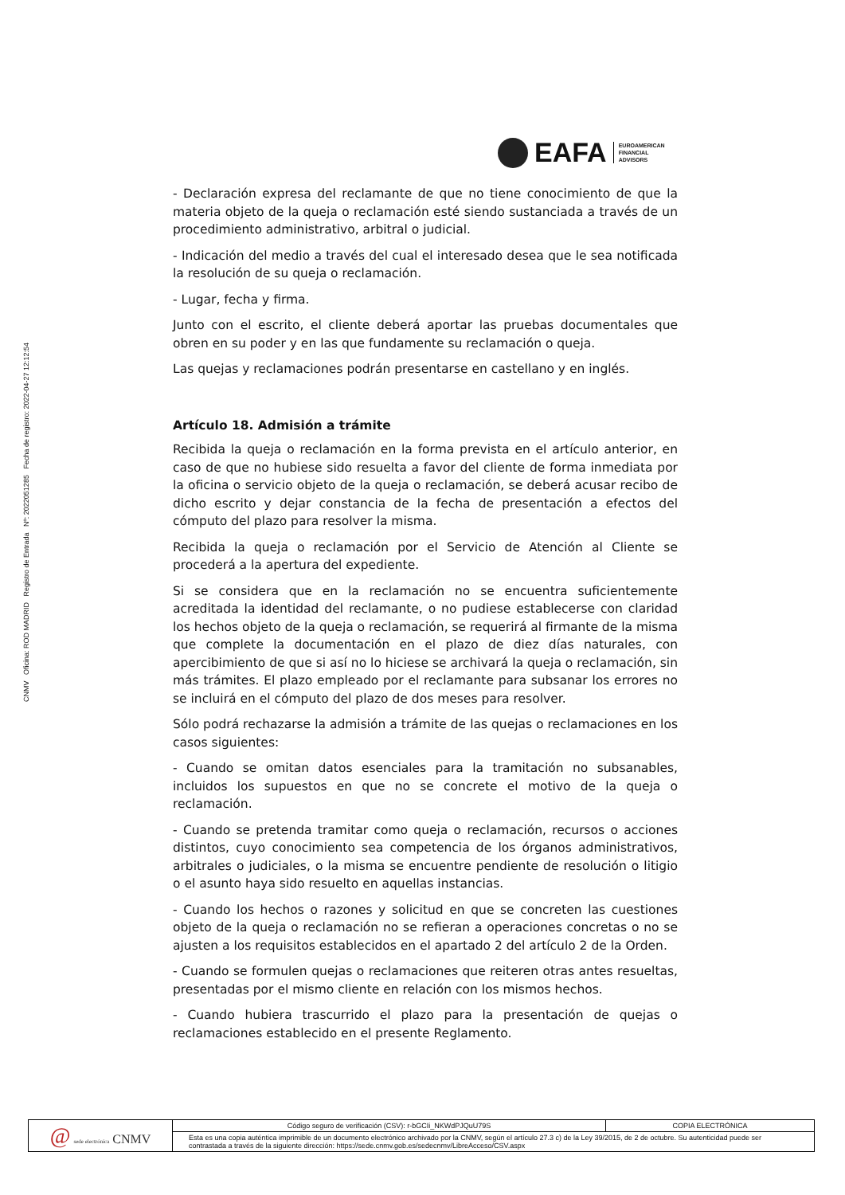CNMV Oficina: ROD MADRID Registro de Entrada Nº: 2022051285 Fecha de registro: 2022-04-27 12:12:54
EAFA
EUROAMERICAN
FINANCIAL
ADVISORS
- Declaración expresa del reclamante de que no tiene conocimiento de que la materia objeto de la queja o reclamación esté siendo sustanciada a través de un procedimiento administrativo, arbitral o judicial.
- Indicación del medio a través del cual el interesado desea que le sea notificada la resolución de su queja o reclamación.
- Lugar, fecha y firma.
Junto con el escrito, el cliente deberá aportar las pruebas documentales que obren en su poder y en las que fundamente su reclamación o queja.
Las quejas y reclamaciones podrán presentarse en castellano y en inglés.
Artículo 18. Admisión a trámite
Recibida la queja o reclamación en la forma prevista en el artículo anterior, en caso de que no hubiese sido resuelta a favor del cliente de forma inmediata por la oficina o servicio objeto de la queja o reclamación, se deberá acusar recibo de dicho escrito y dejar constancia de la fecha de presentación a efectos del cómputo del plazo para resolver la misma.
Recibida la queja o reclamación por el Servicio de Atención al Cliente se procederá a la apertura del expediente.
Si se considera que en la reclamación no se encuentra suficientemente acreditada la identidad del reclamante, o no pudiese establecerse con claridad los hechos objeto de la queja o reclamación, se requerirá al firmante de la misma que complete la documentación en el plazo de diez días naturales, con apercibimiento de que si así no lo hiciese se archivará la queja o reclamación, sin más trámites. El plazo empleado por el reclamante para subsanar los errores no se incluirá en el cómputo del plazo de dos meses para resolver.
Sólo podrá rechazarse la admisión a trámite de las quejas o reclamaciones en los casos siguientes:
- Cuando se omitan datos esenciales para la tramitación no subsanables, incluidos los supuestos en que no se concrete el motivo de la queja o reclamación.
- Cuando se pretenda tramitar como queja o reclamación, recursos o acciones distintos, cuyo conocimiento sea competencia de los órganos administrativos, arbitrales o judiciales, o la misma se encuentre pendiente de resolución o litigio o el asunto haya sido resuelto en aquellas instancias.
- Cuando los hechos o razones y solicitud en que se concreten las cuestiones objeto de la queja o reclamación no se refieran a operaciones concretas o no se ajusten a los requisitos establecidos en el apartado 2 del artículo 2 de la Orden.
- Cuando se formulen quejas o reclamaciones que reiteren otras antes resueltas, presentadas por el mismo cliente en relación con los mismos hechos.
- Cuando hubiera trascurrido el plazo para la presentación de quejas o reclamaciones establecido en el presente Reglamento.
| @ sede electrónica CNMV | Código seguro de verificación (CSV): r-bGCIi_NKWdPJQuU79S | COPIA ELECTRÓNICA |
| | Esta es una copia auténtica imprimible de un documento electrónico archivado por la CNMV, según el artículo 27.3 c) de la Ley 39/2015, de 2 de octubre. Su autenticidad puede ser contrastada a través de la siguiente dirección: https://sede.cnmv.gob.es/sedecnmv/LibreAcceso/CSV.aspx | |